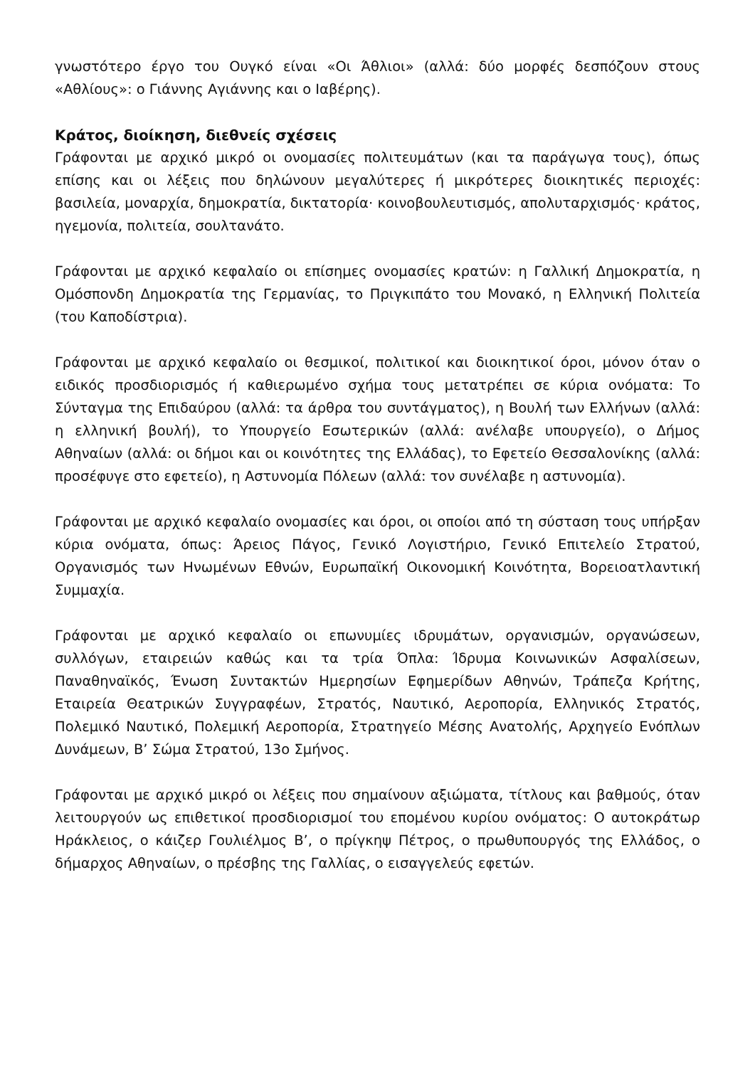γνωστότερο έργο του Ουγκό είναι «Οι Άθλιοι» (αλλά: δύο μορφές δεσπόζουν στους «Αθλίους»: ο Γιάννης Αγιάννης και ο Ιαβέρης).
Κράτος, διοίκηση, διεθνείς σχέσεις
Γράφονται με αρχικό μικρό οι ονομασίες πολιτευμάτων (και τα παράγωγα τους), όπως επίσης και οι λέξεις που δηλώνουν μεγαλύτερες ή μικρότερες διοικητικές περιοχές: βασιλεία, μοναρχία, δημοκρατία, δικτατορία· κοινοβουλευτισμός, απολυταρχισμός· κράτος, ηγεμονία, πολιτεία, σουλτανάτο.
Γράφονται με αρχικό κεφαλαίο οι επίσημες ονομασίες κρατών: η Γαλλική Δημοκρατία, η Ομόσπονδη Δημοκρατία της Γερμανίας, το Πριγκιπάτο του Μονακό, η Ελληνική Πολιτεία (του Καποδίστρια).
Γράφονται με αρχικό κεφαλαίο οι θεσμικοί, πολιτικοί και διοικητικοί όροι, μόνον όταν ο ειδικός προσδιορισμός ή καθιερωμένο σχήμα τους μετατρέπει σε κύρια ονόματα: Το Σύνταγμα της Επιδαύρου (αλλά: τα άρθρα του συντάγματος), η Βουλή των Ελλήνων (αλλά: η ελληνική βουλή), το Υπουργείο Εσωτερικών (αλλά: ανέλαβε υπουργείο), ο Δήμος Αθηναίων (αλλά: οι δήμοι και οι κοινότητες της Ελλάδας), το Εφετείο Θεσσαλονίκης (αλλά: προσέφυγε στο εφετείο), η Αστυνομία Πόλεων (αλλά: τον συνέλαβε η αστυνομία).
Γράφονται με αρχικό κεφαλαίο ονομασίες και όροι, οι οποίοι από τη σύσταση τους υπήρξαν κύρια ονόματα, όπως: Άρειος Πάγος, Γενικό Λογιστήριο, Γενικό Επιτελείο Στρατού, Οργανισμός των Ηνωμένων Εθνών, Ευρωπαϊκή Οικονομική Κοινότητα, Βορειοατλαντική Συμμαχία.
Γράφονται με αρχικό κεφαλαίο οι επωνυμίες ιδρυμάτων, οργανισμών, οργανώσεων, συλλόγων, εταιρειών καθώς και τα τρία Όπλα: Ίδρυμα Κοινωνικών Ασφαλίσεων, Παναθηναϊκός, Ένωση Συντακτών Ημερησίων Εφημερίδων Αθηνών, Τράπεζα Κρήτης, Εταιρεία Θεατρικών Συγγραφέων, Στρατός, Ναυτικό, Αεροπορία, Ελληνικός Στρατός, Πολεμικό Ναυτικό, Πολεμική Αεροπορία, Στρατηγείο Μέσης Ανατολής, Αρχηγείο Ενόπλων Δυνάμεων, Β’ Σώμα Στρατού, 13ο Σμήνος.
Γράφονται με αρχικό μικρό οι λέξεις που σημαίνουν αξιώματα, τίτλους και βαθμούς, όταν λειτουργούν ως επιθετικοί προσδιορισμοί του επομένου κυρίου ονόματος: Ο αυτοκράτωρ Ηράκλειος, ο κάιζερ Γουλιέλμος Β’, ο πρίγκηψ Πέτρος, ο πρωθυπουργός της Ελλάδος, ο δήμαρχος Αθηναίων, ο πρέσβης της Γαλλίας, ο εισαγγελεύς εφετών.